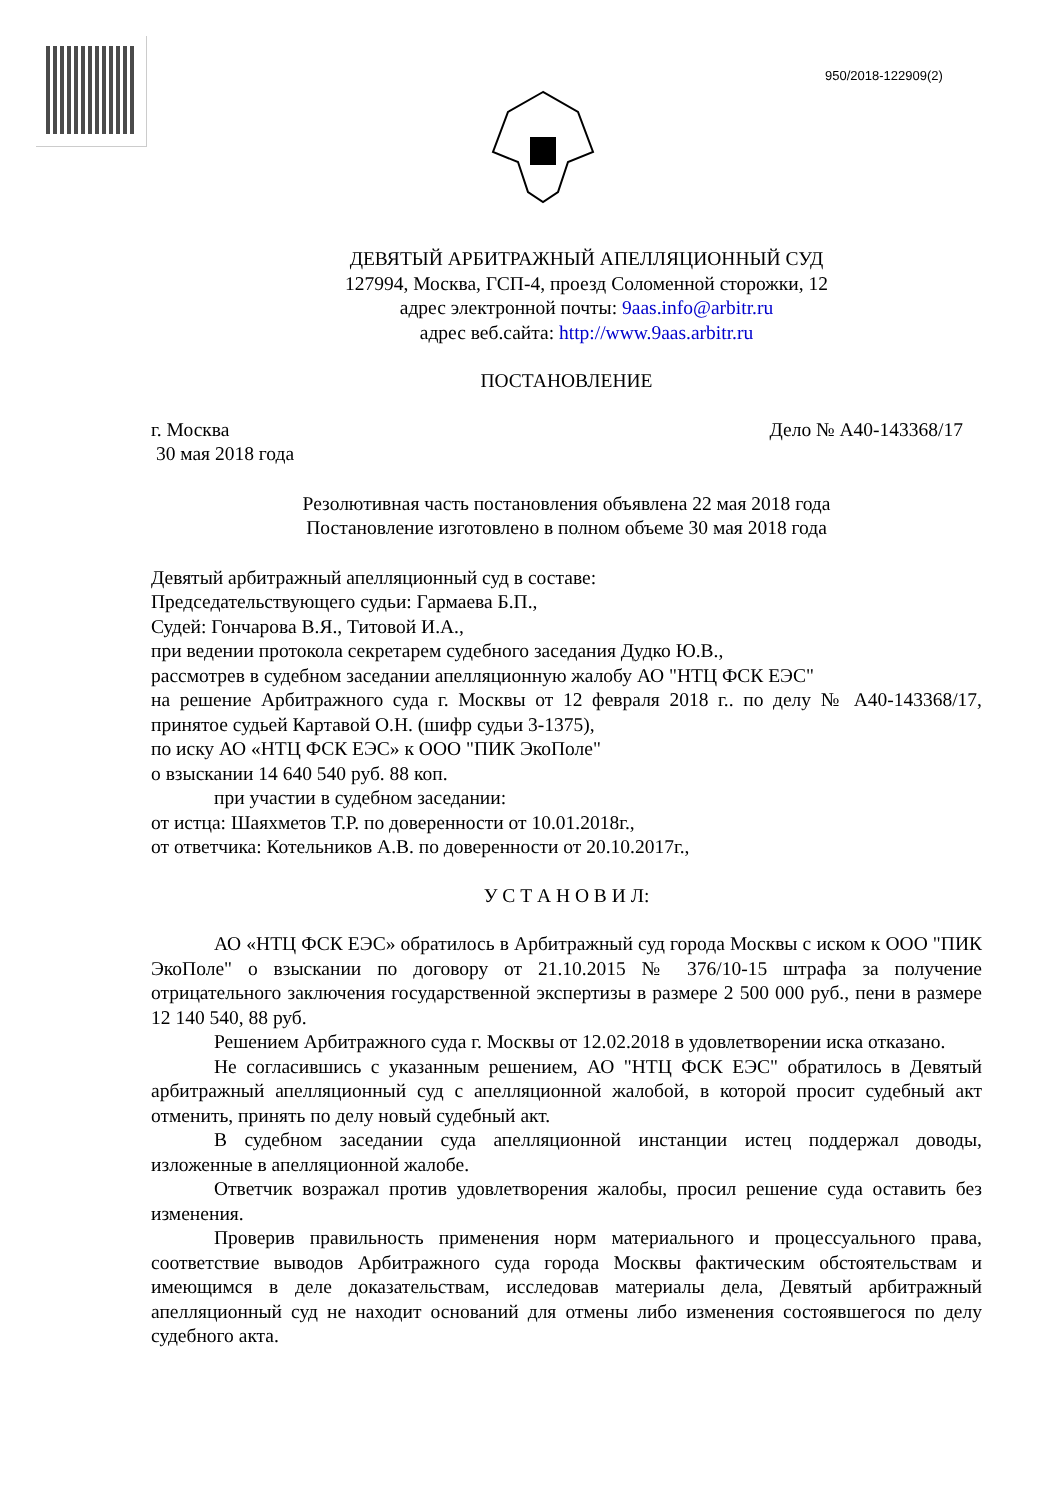950/2018-122909(2)
ДЕВЯТЫЙ АРБИТРАЖНЫЙ АПЕЛЛЯЦИОННЫЙ СУД
127994, Москва, ГСП-4, проезд Соломенной сторожки, 12
адрес электронной почты: 9aas.info@arbitr.ru
адрес веб.сайта: http://www.9aas.arbitr.ru
ПОСТАНОВЛЕНИЕ
г. Москва Дело № А40-143368/17
30 мая 2018 года
Резолютивная часть постановления объявлена 22 мая 2018 года
Постановление изготовлено в полном объеме 30 мая 2018 года
Девятый арбитражный апелляционный суд в составе:
Председательствующего судьи: Гармаева Б.П.,
Судей: Гончарова В.Я., Титовой И.А.,
при ведении протокола секретарем судебного заседания Дудко Ю.В.,
рассмотрев в судебном заседании апелляционную жалобу АО "НТЦ ФСК ЕЭС"
на решение Арбитражного суда г. Москвы от 12 февраля 2018 г.. по делу № А40-143368/17, принятое судьей Картавой О.Н. (шифр судьи 3-1375),
по иску АО «НТЦ ФСК ЕЭС» к ООО "ПИК ЭкоПоле"
о взыскании 14 640 540 руб. 88 коп.
при участии в судебном заседании:
от истца: Шаяхметов Т.Р. по доверенности от 10.01.2018г.,
от ответчика: Котельников А.В. по доверенности от 20.10.2017г.,
У С Т А Н О В И Л:
АО «НТЦ ФСК ЕЭС» обратилось в Арбитражный суд города Москвы с иском к ООО "ПИК ЭкоПоле" о взыскании по договору от 21.10.2015 № 376/10-15 штрафа за получение отрицательного заключения государственной экспертизы в размере 2 500 000 руб., пени в размере 12 140 540, 88 руб.
Решением Арбитражного суда г. Москвы от 12.02.2018 в удовлетворении иска отказано.
Не согласившись с указанным решением, АО "НТЦ ФСК ЕЭС" обратилось в Девятый арбитражный апелляционный суд с апелляционной жалобой, в которой просит судебный акт отменить, принять по делу новый судебный акт.
В судебном заседании суда апелляционной инстанции истец поддержал доводы, изложенные в апелляционной жалобе.
Ответчик возражал против удовлетворения жалобы, просил решение суда оставить без изменения.
Проверив правильность применения норм материального и процессуального права, соответствие выводов Арбитражного суда города Москвы фактическим обстоятельствам и имеющимся в деле доказательствам, исследовав материалы дела, Девятый арбитражный апелляционный суд не находит оснований для отмены либо изменения состоявшегося по делу судебного акта.